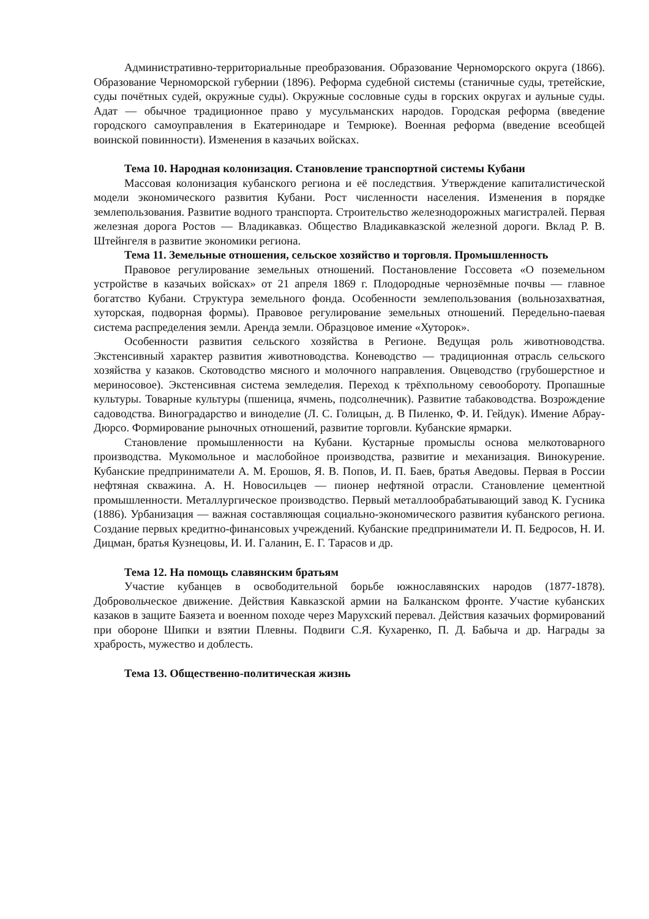Административно-территориальные преобразования. Образование Черноморского округа (1866). Образование Черноморской губернии (1896). Реформа судебной системы (станичные суды, третейские, суды почётных судей, окружные суды). Окружные сословные суды в горских округах и аульные суды. Адат — обычное традиционное право у мусульманских народов. Городская реформа (введение городского самоуправления в Екатеринодаре и Темрюке). Военная реформа (введение всеобщей воинской повинности). Изменения в казачьих войсках.
Тема 10. Народная колонизация. Становление транспортной системы Кубани
Массовая колонизация кубанского региона и её последствия. Утверждение капиталистической модели экономического развития Кубани. Рост численности населения. Изменения в порядке землепользования. Развитие водного транспорта. Строительство железнодорожных магистралей. Первая железная дорога Ростов — Владикавказ. Общество Владикавказской железной дороги. Вклад Р. В. Штейнгеля в развитие экономики региона.
Тема 11. Земельные отношения, сельское хозяйство и торговля. Промышленность
Правовое регулирование земельных отношений. Постановление Госсовета «О поземельном устройстве в казачьих войсках» от 21 апреля 1869 г. Плодородные чернозёмные почвы — главное богатство Кубани. Структура земельного фонда. Особенности землепользования (вольнозахватная, хуторская, подворная формы). Правовое регулирование земельных отношений. Передельно-паевая система распределения земли. Аренда земли. Образцовое имение «Хуторок».
Особенности развития сельского хозяйства в Регионе. Ведущая роль животноводства. Экстенсивный характер развития животноводства. Коневодство — традиционная отрасль сельского хозяйства у казаков. Скотоводство мясного и молочного направления. Овцеводство (грубошерстное и мериносовое). Экстенсивная система земледелия. Переход к трёхпольному севообороту. Пропашные культуры. Товарные культуры (пшеница, ячмень, подсолнечник). Развитие табаководства. Возрождение садоводства. Виноградарство и виноделие (Л. С. Голицын, д. В Пиленко, Ф. И. Гейдук). Имение Абрау-Дюрсо. Формирование рыночных отношений, развитие торговли. Кубанские ярмарки.
Становление промышленности на Кубани. Кустарные промыслы основа мелкотоварного производства. Мукомольное и маслобойное производства, развитие и механизация. Винокурение. Кубанские предприниматели А. М. Ерошов, Я. В. Попов, И. П. Баев, братья Аведовы. Первая в России нефтяная скважина. А. Н. Новосильцев — пионер нефтяной отрасли. Становление цементной промышленности. Металлургическое производство. Первый металлообрабатывающий завод К. Гусника (1886). Урбанизация — важная составляющая социально-экономического развития кубанского региона. Создание первых кредитно-финансовых учреждений. Кубанские предприниматели И. П. Бедросов, Н. И. Дицман, братья Кузнецовы, И. И. Галанин, Е. Г. Тарасов и др.
Тема 12. На помощь славянским братьям
Участие кубанцев в освободительной борьбе южнославянских народов (1877-1878). Добровольческое движение. Действия Кавказской армии на Балканском фронте. Участие кубанских казаков в защите Баязета и военном походе через Марухский перевал. Действия казачьих формирований при обороне Шипки и взятии Плевны. Подвиги С.Я. Кухаренко, П. Д. Бабыча и др. Награды за храбрость, мужество и доблесть.
Тема 13. Общественно-политическая жизнь